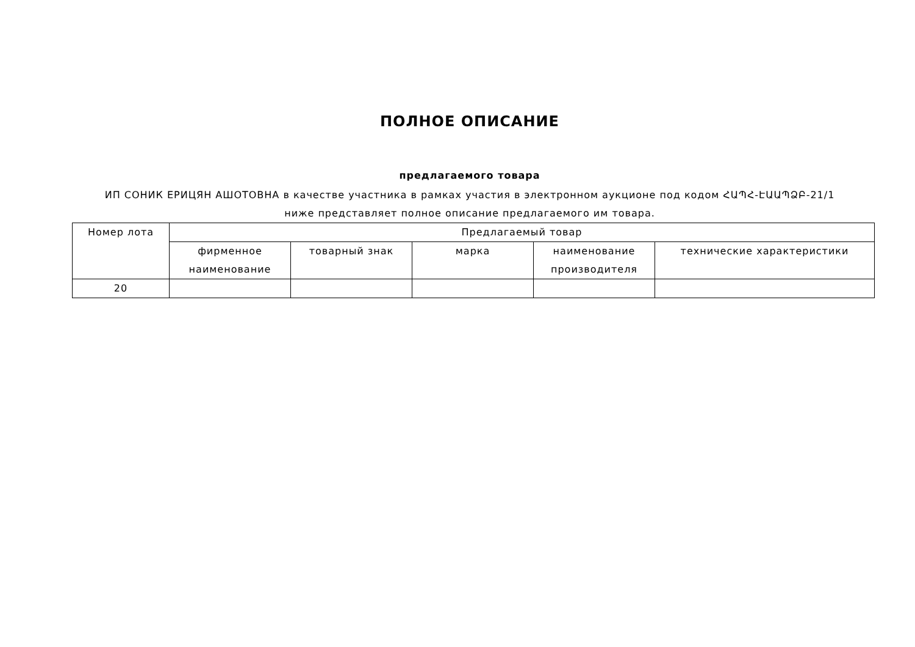ПОЛНОЕ ОПИСАНИЕ
предлагаемого товара
ИП СОНИК ЕРИЦЯН АШОТОВНА в качестве участника в рамках участия в электронном аукционе под кодом ՀԱՊՀ-ԷԱԱՊՁԲ-21/1
ниже представляет полное описание предлагаемого им товара.
| Номер лота | Предлагаемый товар | | | | |
| --- | --- | --- | --- | --- | --- |
| | фирменное наименование | товарный знак | марка | наименование производителя | технические характеристики |
| 20 | | | | | |